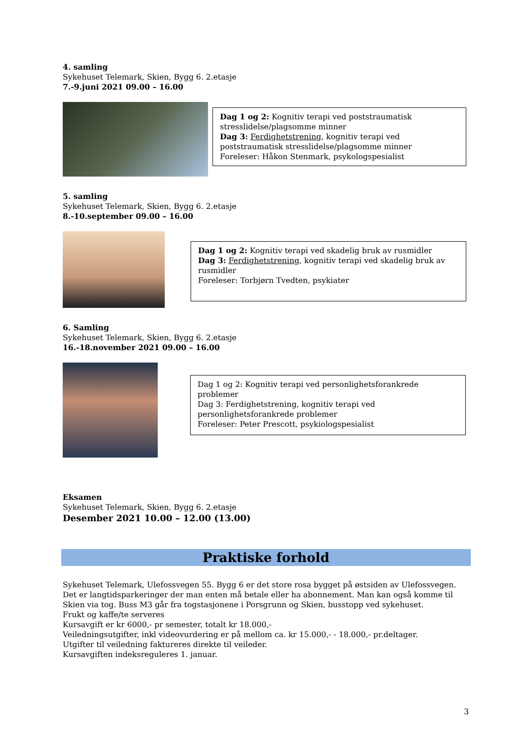4. samling
Sykehuset Telemark, Skien, Bygg 6. 2.etasje
7.-9.juni 2021 09.00 – 16.00
Dag 1 og 2: Kognitiv terapi ved poststraumatisk stresslidelse/plagsomme minner
Dag 3: Ferdighetstrening, kognitiv terapi ved poststraumatisk stresslidelse/plagsomme minner
Foreleser: Håkon Stenmark, psykologspesialist
5. samling
Sykehuset Telemark, Skien, Bygg 6. 2.etasje
8.-10.september 09.00 – 16.00
Dag 1 og 2: Kognitiv terapi ved skadelig bruk av rusmidler
Dag 3: Ferdighetstrening, kognitiv terapi ved skadelig bruk av rusmidler
Foreleser: Torbjørn Tvedten, psykiater
6. Samling
Sykehuset Telemark, Skien, Bygg 6. 2.etasje
16.-18.november 2021 09.00 – 16.00
Dag 1 og 2: Kognitiv terapi ved personlighetsforankrede problemer
Dag 3: Ferdighetstrening, kognitiv terapi ved personlighetsforankrede problemer
Foreleser: Peter Prescott, psykiologspesialist
Eksamen
Sykehuset Telemark, Skien, Bygg 6. 2.etasje
Desember 2021 10.00 – 12.00 (13.00)
Praktiske forhold
Sykehuset Telemark, Ulefossvegen 55. Bygg 6 er det store rosa bygget på østsiden av Ulefossvegen. Det er langtidsparkeringer der man enten må betale eller ha abonnement. Man kan også komme til Skien via tog. Buss M3 går fra togstasjonene i Porsgrunn og Skien, busstopp ved sykehuset.
Frukt og kaffe/te serveres
Kursavgift er kr 6000,- pr semester, totalt kr 18.000,-
Veiledningsutgifter, inkl videovurdering er på mellom ca. kr 15.000,- - 18.000,- pr.deltager.
Utgifter til veiledning faktureres direkte til veileder.
Kursavgiften indeksreguleres 1. januar.
3